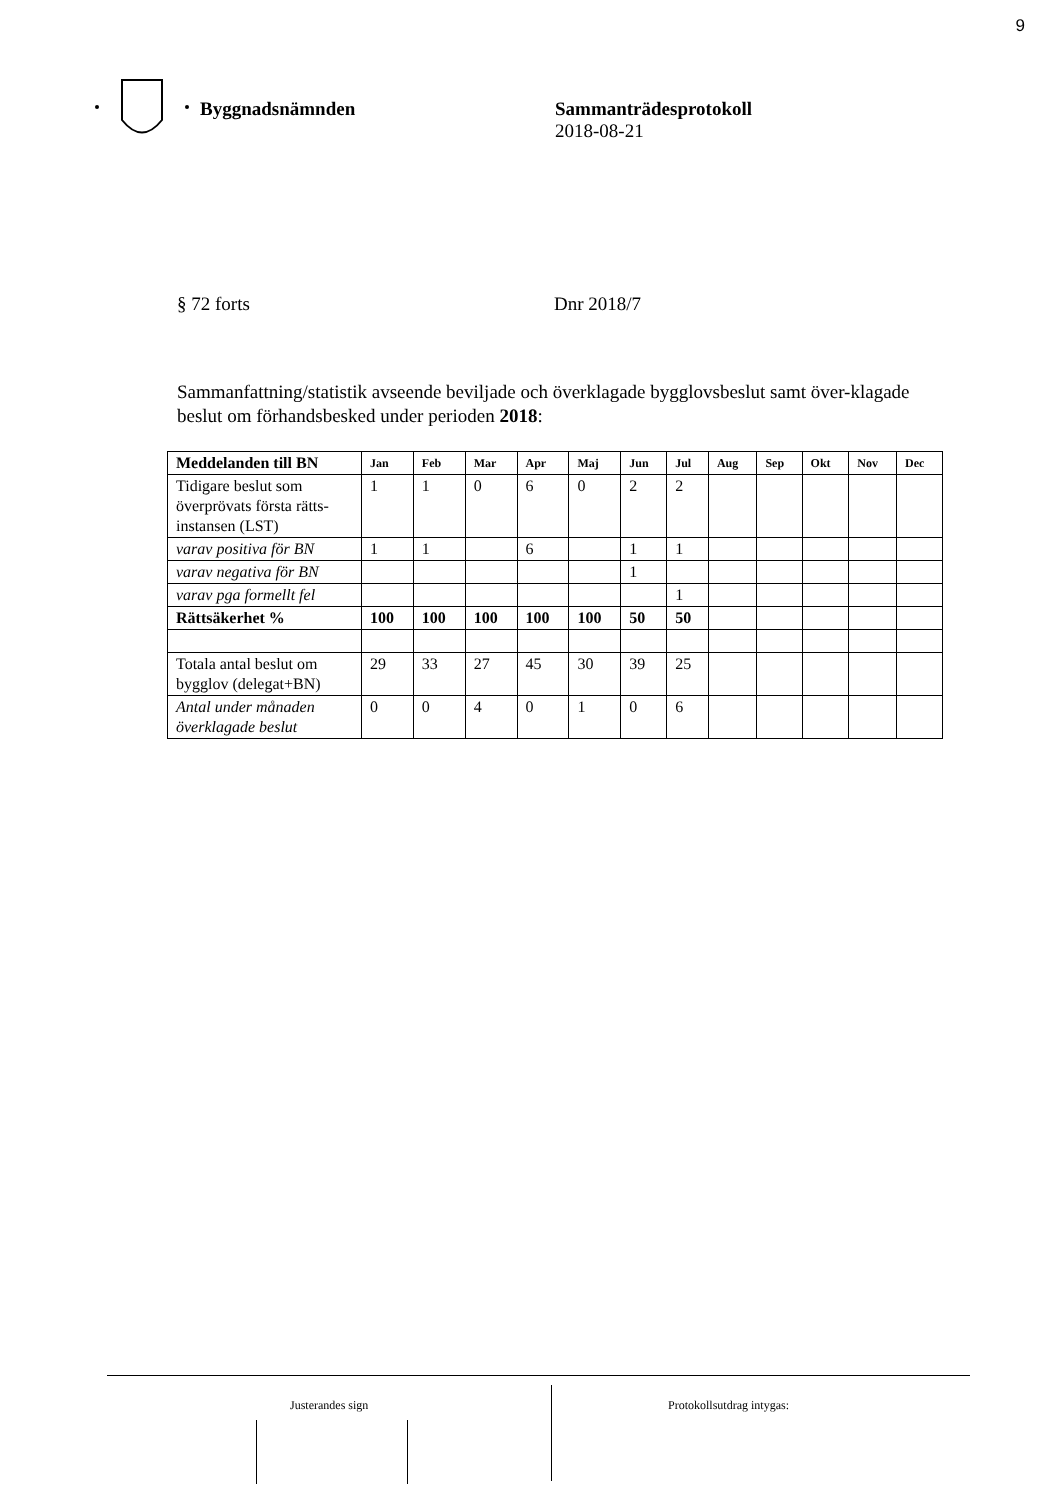9
Byggnadsnämnden Sammanträdesprotokoll
2018-08-21
§ 72 forts Dnr 2018/7
Sammanfattning/statistik avseende beviljade och överklagade bygglovsbeslut samt över-klagade beslut om förhandsbesked under perioden 2018:
| Meddelanden till BN | Jan | Feb | Mar | Apr | Maj | Jun | Jul | Aug | Sep | Okt | Nov | Dec |
| --- | --- | --- | --- | --- | --- | --- | --- | --- | --- | --- | --- | --- |
| Tidigare beslut som överprövats första rätts-instansen (LST) | 1 | 1 | 0 | 6 | 0 | 2 | 2 | | | | | |
| varav positiva för BN | 1 | 1 | | 6 | | 1 | 1 | | | | | |
| varav negativa för BN | | | | | | 1 | | | | | | |
| varav pga formellt fel | | | | | | | 1 | | | | | |
| Rättsäkerhet % | 100 | 100 | 100 | 100 | 100 | 50 | 50 | | | | | |
| Totala antal beslut om bygglov (delegat+BN) | 29 | 33 | 27 | 45 | 30 | 39 | 25 | | | | | |
| Antal under månaden överklagade beslut | 0 | 0 | 4 | 0 | 1 | 0 | 6 | | | | | |
Justerandes sign Protokollsutdrag intygas: